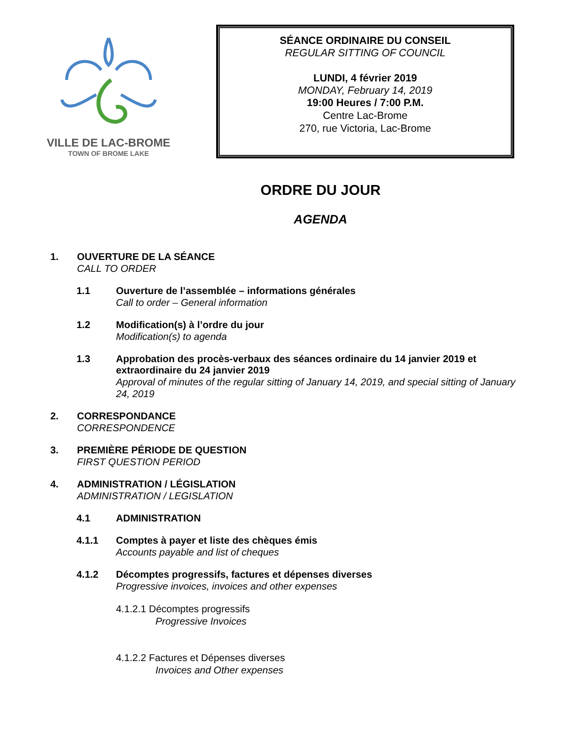VILLE DE LAC-BROME
TOWN OF BROME LAKE
SÉANCE ORDINAIRE DU CONSEIL
REGULAR SITTING OF COUNCIL
LUNDI, 4 février 2019
MONDAY, February 14, 2019
19:00 Heures / 7:00 P.M.
Centre Lac-Brome
270, rue Victoria, Lac-Brome
ORDRE DU JOUR
AGENDA
1. OUVERTURE DE LA SÉANCE
CALL TO ORDER
1.1 Ouverture de l’assemblée – informations générales
Call to order – General information
1.2 Modification(s) à l’ordre du jour
Modification(s) to agenda
1.3 Approbation des procès-verbaux des séances ordinaire du 14 janvier 2019 et extraordinaire du 24 janvier 2019
Approval of minutes of the regular sitting of January 14, 2019, and special sitting of January 24, 2019
2. CORRESPONDANCE
CORRESPONDENCE
3. PREMIÈRE PÉRIODE DE QUESTION
FIRST QUESTION PERIOD
4. ADMINISTRATION / LÉGISLATION
ADMINISTRATION / LEGISLATION
4.1 ADMINISTRATION
4.1.1 Comptes à payer et liste des chèques émis
Accounts payable and list of cheques
4.1.2 Décomptes progressifs, factures et dépenses diverses
Progressive invoices, invoices and other expenses
4.1.2.1 Décomptes progressifs
Progressive Invoices
4.1.2.2 Factures et Dépenses diverses
Invoices and Other expenses